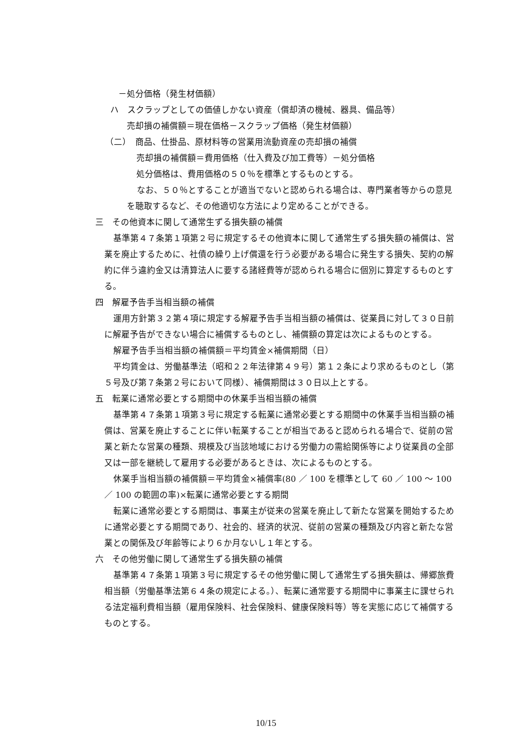－処分価格（発生材価額）
ハ　スクラップとしての価値しかない資産（償却済の機械、器具、備品等）
売却損の補償額＝現在価格－スクラップ価格（発生材価額）
（二）　商品、仕掛品、原材料等の営業用流動資産の売却損の補償
売却損の補償額＝費用価格（仕入費及び加工費等）－処分価格
処分価格は、費用価格の５０％を標準とするものとする。
なお、５０％とすることが適当でないと認められる場合は、専門業者等からの意見を聴取するなど、その他適切な方法により定めることができる。
三　その他資本に関して通常生ずる損失額の補償
基準第４７条第１項第２号に規定するその他資本に関して通常生ずる損失額の補償は、営業を廃止するために、社債の繰り上げ償還を行う必要がある場合に発生する損失、契約の解約に伴う違約金又は清算法人に要する諸経費等が認められる場合に個別に算定するものとする。
四　解雇予告手当相当額の補償
運用方針第３２第４項に規定する解雇予告手当相当額の補償は、従業員に対して３０日前に解雇予告ができない場合に補償するものとし、補償額の算定は次によるものとする。
解雇予告手当相当額の補償額＝平均賃金×補償期間（日）
平均賃金は、労働基準法（昭和２２年法律第４９号）第１２条により求めるものとし（第５号及び第７条第２号において同様）、補償期間は３０日以上とする。
五　転業に通常必要とする期間中の休業手当相当額の補償
基準第４７条第１項第３号に規定する転業に通常必要とする期間中の休業手当相当額の補償は、営業を廃止することに伴い転業することが相当であると認められる場合で、従前の営業と新たな営業の種類、規模及び当該地域における労働力の需給関係等により従業員の全部又は一部を継続して雇用する必要があるときは、次によるものとする。
休業手当相当額の補償額＝平均賃金×補償率(80 ／ 100 を標準として 60 ／ 100 ～ 100 ／ 100 の範囲の率)×転業に通常必要とする期間
転業に通常必要とする期間は、事業主が従来の営業を廃止して新たな営業を開始するために通常必要とする期間であり、社会的、経済的状況、従前の営業の種類及び内容と新たな営業との関係及び年齢等により６か月ないし１年とする。
六　その他労働に関して通常生ずる損失額の補償
基準第４７条第１項第３号に規定するその他労働に関して通常生ずる損失額は、帰郷旅費相当額（労働基準法第６４条の規定による。）、転業に通常要する期間中に事業主に課せられる法定福利費相当額（雇用保険料、社会保険料、健康保険料等）等を実態に応じて補償するものとする。
10/15